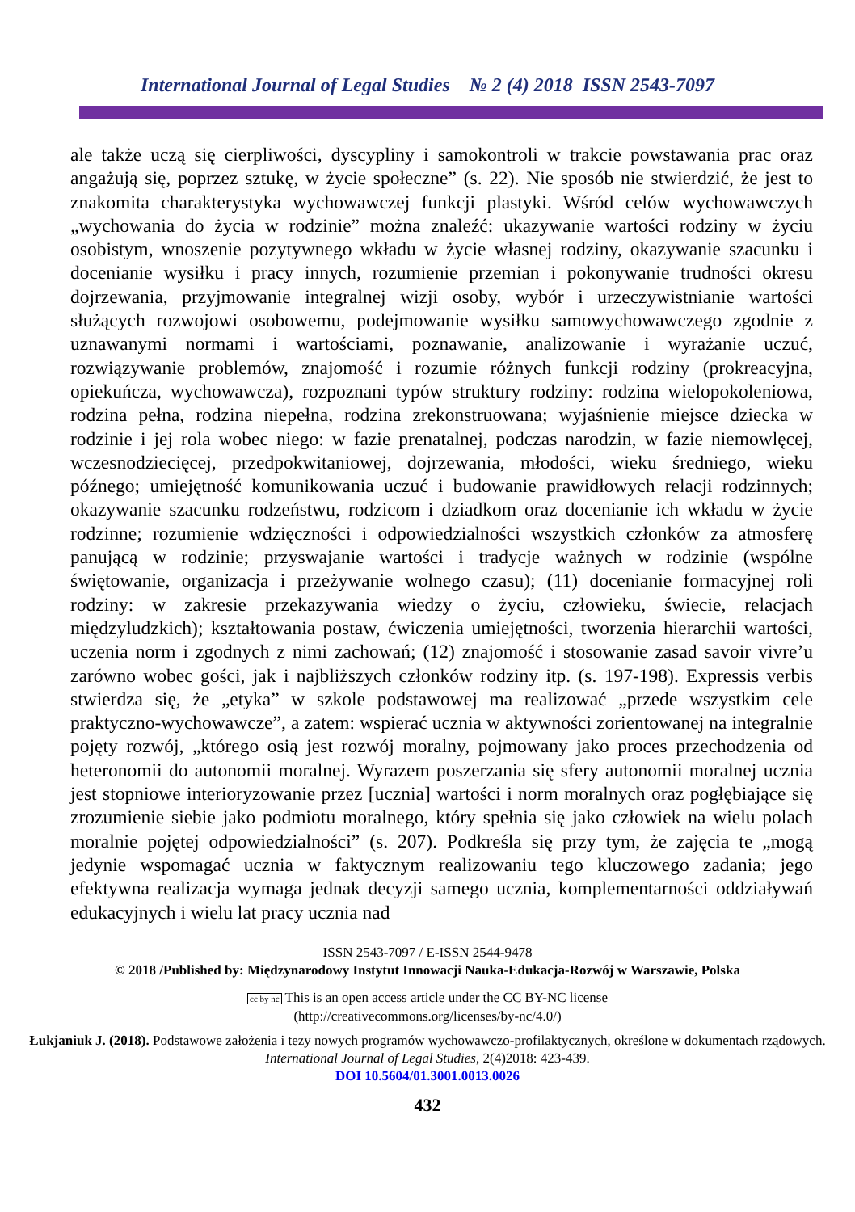International Journal of Legal Studies № 2 (4) 2018 ISSN 2543-7097
ale także uczą się cierpliwości, dyscypliny i samokontroli w trakcie powstawania prac oraz angażują się, poprzez sztukę, w życie społeczne” (s. 22). Nie sposób nie stwierdzić, że jest to znakomita charakterystyka wychowawczej funkcji plastyki. Wśród celów wychowawczych „wychowania do życia w rodzinie” można znaleźć: ukazywanie wartości rodziny w życiu osobistym, wnoszenie pozytywnego wkładu w życie własnej rodziny, okazywanie szacunku i docenianie wysiłku i pracy innych, rozumienie przemian i pokonywanie trudności okresu dojrzewania, przyjmowanie integralnej wizji osoby, wybór i urzeczywistnianie wartości służących rozwojowi osobowemu, podejmowanie wysiłku samowychowawczego zgodnie z uznawanymi normami i wartościami, poznawanie, analizowanie i wyrażanie uczuć, rozwiązywanie problemów, znajomość i rozumie różnych funkcji rodziny (prokreacyjna, opiekuńcza, wychowawcza), rozpoznani typów struktury rodziny: rodzina wielopokoleniowa, rodzina pełna, rodzina niepełna, rodzina zrekonstruowana; wyjaśnienie miejsce dziecka w rodzinie i jej rola wobec niego: w fazie prenatalnej, podczas narodzin, w fazie niemowlęcej, wczesnodziecięcej, przedpokwitaniowej, dojrzewania, młodości, wieku średniego, wieku późnego; umiejętność komunikowania uczuć i budowanie prawidłowych relacji rodzinnych; okazywanie szacunku rodzeństwu, rodzicom i dziadkom oraz docenianie ich wkładu w życie rodzinne; rozumienie wdzięczności i odpowiedzialności wszystkich członków za atmosferę panującą w rodzinie; przyswajanie wartości i tradycje ważnych w rodzinie (wspólne świętowanie, organizacja i przeżywanie wolnego czasu); (11) docenianie formacyjnej roli rodziny: w zakresie przekazywania wiedzy o życiu, człowieku, świecie, relacjach międzyludzkich); kształtowania postaw, ćwiczenia umiejętności, tworzenia hierarchii wartości, uczenia norm i zgodnych z nimi zachowań; (12) znajomość i stosowanie zasad savoir vivre’u zarówno wobec gości, jak i najbliższych członków rodziny itp. (s. 197-198). Expressis verbis stwierdza się, że „etyka” w szkole podstawowej ma realizować „przede wszystkim cele praktyczno-wychowawcze”, a zatem: wspierać ucznia w aktywności zorientowanej na integralnie pojęty rozwój, „którego osią jest rozwój moralny, pojmowany jako proces przechodzenia od heteronomii do autonomii moralnej. Wyrazem poszerzania się sfery autonomii moralnej ucznia jest stopniowe interioryzowanie przez [ucznia] wartości i norm moralnych oraz pogłębiające się zrozumienie siebie jako podmiotu moralnego, który spełnia się jako człowiek na wielu polach moralnie pojętej odpowiedzialności” (s. 207). Podkreśla się przy tym, że zajęcia te „mogą jedynie wspomagać ucznia w faktycznym realizowaniu tego kluczowego zadania; jego efektywna realizacja wymaga jednak decyzji samego ucznia, komplementarności oddziaływań edukacyjnych i wielu lat pracy ucznia nad
ISSN 2543-7097 / E-ISSN 2544-9478
© 2018 /Published by: Międzynarodowy Instytut Innowacji Nauka-Edukacja-Rozwój w Warszawie, Polska
cc by nc This is an open access article under the CC BY-NC license
(http://creativecommons.org/licenses/by-nc/4.0/)
Łukjaniuk J. (2018). Podstawowe założenia i tezy nowych programów wychowawczo-profilaktycznych, określone w dokumentach rządowych. International Journal of Legal Studies, 2(4)2018: 423-439.
DOI 10.5604/01.3001.0013.0026
432